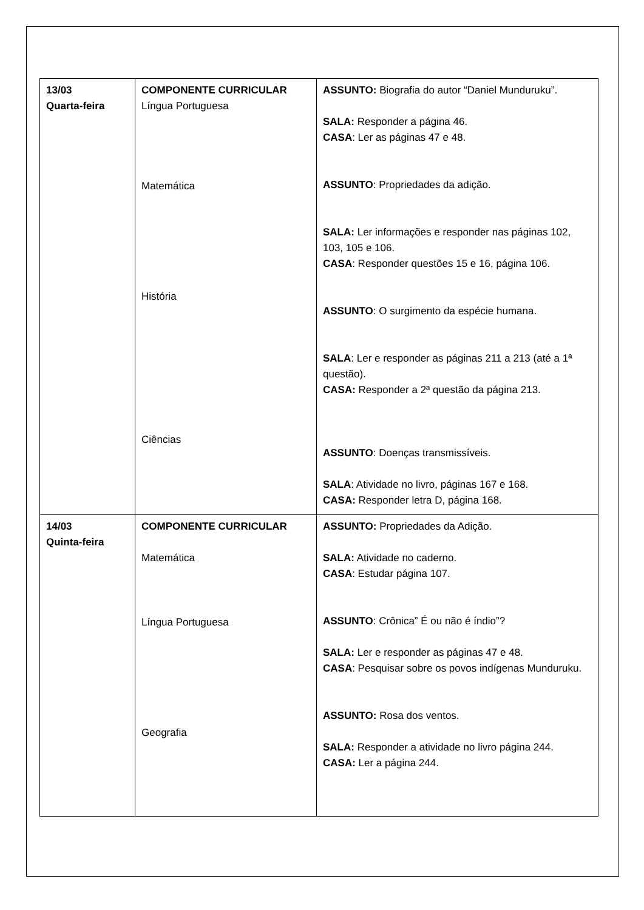| 13/03 Quarta-feira | COMPONENTE CURRICULAR Língua Portuguesa Matemática História Ciências | ASSUNTO: Biografia do autor “Daniel Munduruku”. SALA: Responder a página 46. CASA : Ler as páginas 47 e 48. ASSUNTO : Propriedades da adição. SALA: Ler informações e responder nas páginas 102, 103, 105 e 106. CASA : Responder questões 15 e 16, página 106. ASSUNTO : O surgimento da espécie humana. SALA : Ler e responder as páginas 211 a 213 (até a 1ª questão). CASA: Responder a 2ª questão da página 213. ASSUNTO : Doenças transmissíveis. SALA : Atividade no livro, páginas 167 e 168. CASA: Responder letra D, página 168. |
| 14/03 Quinta-feira | COMPONENTE CURRICULAR Matemática Língua Portuguesa Geografia | ASSUNTO: Propriedades da Adição. SALA: Atividade no caderno. CASA : Estudar página 107. ASSUNTO : Crônica” É ou não é índio”? SALA: Ler e responder as páginas 47 e 48. CASA : Pesquisar sobre os povos indígenas Munduruku. ASSUNTO: Rosa dos ventos. SALA: Responder a atividade no livro página 244. CASA: Ler a página 244. |